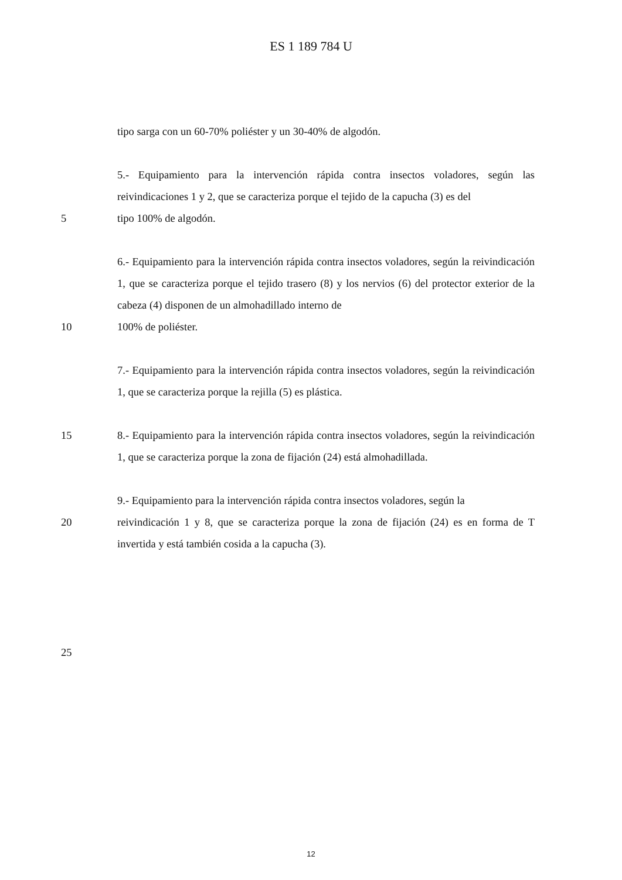ES 1 189 784 U
tipo sarga con un 60-70% poliéster y un 30-40% de algodón.
5.- Equipamiento para la intervención rápida contra insectos voladores, según las reivindicaciones 1 y 2, que se caracteriza porque el tejido de la capucha (3) es del
5 tipo 100% de algodón.
6.- Equipamiento para la intervención rápida contra insectos voladores, según la reivindicación 1, que se caracteriza porque el tejido trasero (8) y los nervios (6) del protector exterior de la cabeza (4) disponen de un almohadillado interno de
10 100% de poliéster.
7.- Equipamiento para la intervención rápida contra insectos voladores, según la reivindicación 1, que se caracteriza porque la rejilla (5) es plástica.
15 8.- Equipamiento para la intervención rápida contra insectos voladores, según la reivindicación 1, que se caracteriza porque la zona de fijación (24) está almohadillada.
9.- Equipamiento para la intervención rápida contra insectos voladores, según la
20 reivindicación 1 y 8, que se caracteriza porque la zona de fijación (24) es en forma de T invertida y está también cosida a la capucha (3).
25
12